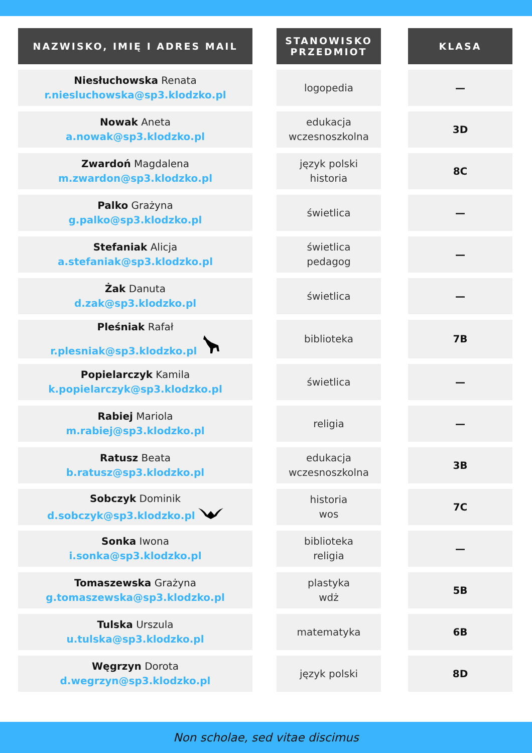| NAZWISKO, IMIĘ I ADRES MAIL | | STANOWISKO PRZEDMIOT | | KLASA |
| Niesłuchowska Renata r.niesluchowska@sp3.klodzko.pl | | logopedia | | — |
| Nowak Aneta a.nowak@sp3.klodzko.pl | | edukacja wczesnoszkolna | | 3D |
| Zwardoń Magdalena m.zwardon@sp3.klodzko.pl | | język polski historia | | 8C |
| Palko Grażyna g.palko@sp3.klodzko.pl | | świetlica | | — |
| Stefaniak Alicja a.stefaniak@sp3.klodzko.pl | | świetlica pedagog | | — |
| Żak Danuta d.zak@sp3.klodzko.pl | | świetlica | | — |
| Pleśniak Rafał r.plesniak@sp3.klodzko.pl | | biblioteka | | 7B |
| Popielarczyk Kamila k.popielarczyk@sp3.klodzko.pl | | świetlica | | — |
| Rabiej Mariola m.rabiej@sp3.klodzko.pl | | religia | | — |
| Ratusz Beata b.ratusz@sp3.klodzko.pl | | edukacja wczesnoszkolna | | 3B |
| Sobczyk Dominik d.sobczyk@sp3.klodzko.pl | | historia wos | | 7C |
| Sonka Iwona i.sonka@sp3.klodzko.pl | | biblioteka religia | | — |
| Tomaszewska Grażyna g.tomaszewska@sp3.klodzko.pl | | plastyka wdż | | 5B |
| Tulska Urszula u.tulska@sp3.klodzko.pl | | matematyka | | 6B |
| Węgrzyn Dorota d.wegrzyn@sp3.klodzko.pl | | język polski | | 8D |
Non scholae, sed vitae discimus